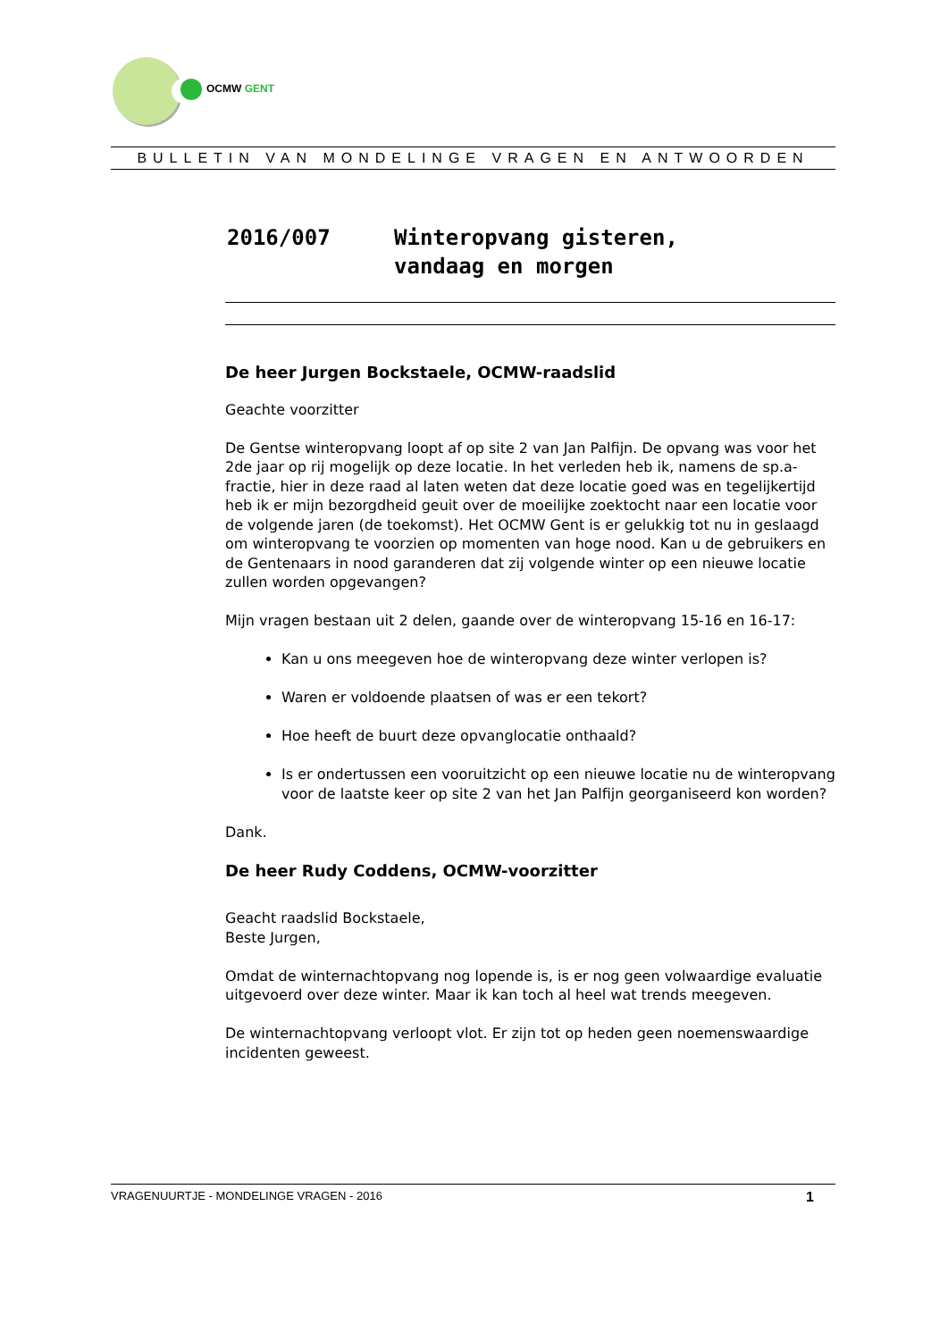OCMW GENT
BULLETIN VAN MONDELINGE VRAGEN EN ANTWOORDEN
2016/007 Winteropvang gisteren,
vandaag en morgen
De heer Jurgen Bockstaele, OCMW-raadslid
Geachte voorzitter
De Gentse winteropvang loopt af op site 2 van Jan Palfijn. De opvang was voor het 2de jaar op rij mogelijk op deze locatie. In het verleden heb ik, namens de sp.a-fractie, hier in deze raad al laten weten dat deze locatie goed was en tegelijkertijd heb ik er mijn bezorgdheid geuit over de moeilijke zoektocht naar een locatie voor de volgende jaren (de toekomst). Het OCMW Gent is er gelukkig tot nu in geslaagd om winteropvang te voorzien op momenten van hoge nood. Kan u de gebruikers en de Gentenaars in nood garanderen dat zij volgende winter op een nieuwe locatie zullen worden opgevangen?
Mijn vragen bestaan uit 2 delen, gaande over de winteropvang 15-16 en 16-17:
Kan u ons meegeven hoe de winteropvang deze winter verlopen is?
Waren er voldoende plaatsen of was er een tekort?
Hoe heeft de buurt deze opvanglocatie onthaald?
Is er ondertussen een vooruitzicht op een nieuwe locatie nu de winteropvang voor de laatste keer op site 2 van het Jan Palfijn georganiseerd kon worden?
Dank.
De heer Rudy Coddens, OCMW-voorzitter
Geacht raadslid Bockstaele,
Beste Jurgen,
Omdat de winternachtopvang nog lopende is, is er nog geen volwaardige evaluatie uitgevoerd over deze winter. Maar ik kan toch al heel wat trends meegeven.
De winternachtopvang verloopt vlot. Er zijn tot op heden geen noemenswaardige incidenten geweest.
VRAGENUURTJE - MONDELINGE VRAGEN - 2016 1